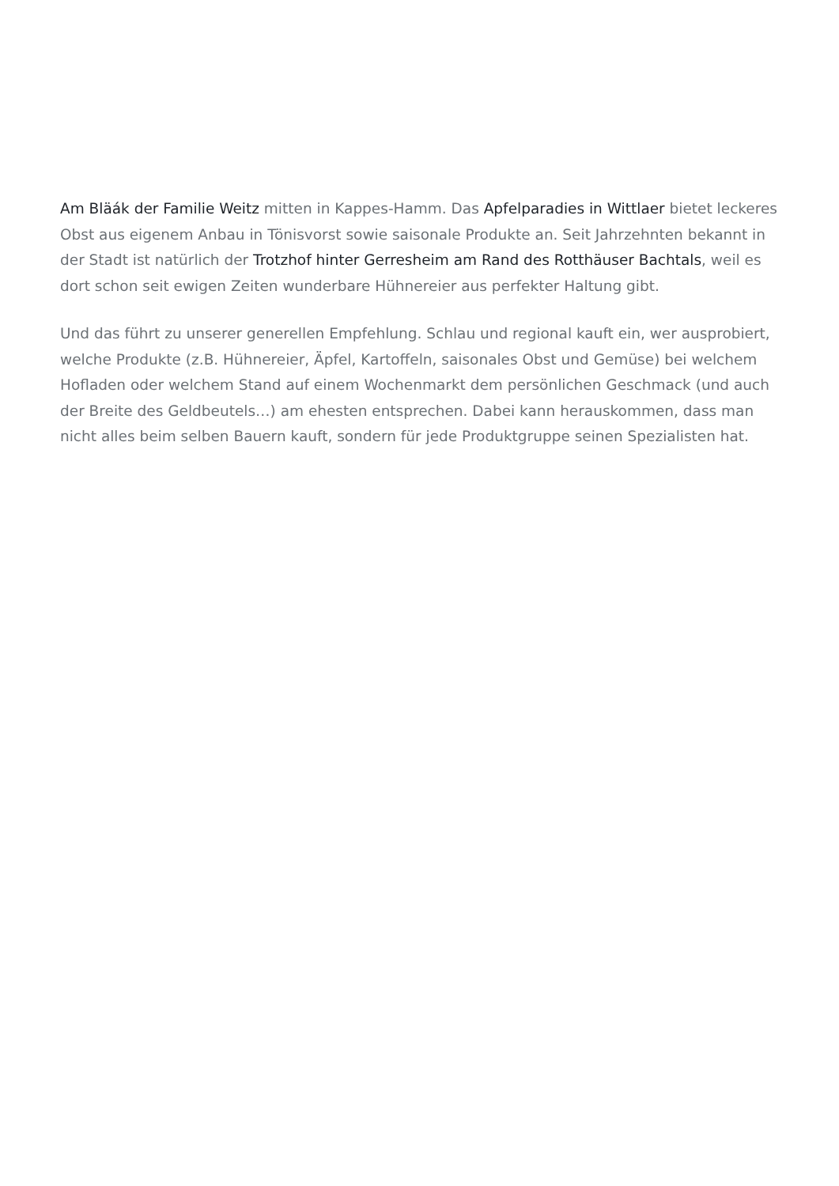Am Bläák der Familie Weitz mitten in Kappes-Hamm. Das Apfelparadies in Wittlaer bietet leckeres Obst aus eigenem Anbau in Tönisvorst sowie saisonale Produkte an. Seit Jahrzehnten bekannt in der Stadt ist natürlich der Trotzhof hinter Gerresheim am Rand des Rotthäuser Bachtals, weil es dort schon seit ewigen Zeiten wunderbare Hühnereier aus perfekter Haltung gibt.
Und das führt zu unserer generellen Empfehlung. Schlau und regional kauft ein, wer ausprobiert, welche Produkte (z.B. Hühnereier, Äpfel, Kartoffeln, saisonales Obst und Gemüse) bei welchem Hofladen oder welchem Stand auf einem Wochenmarkt dem persönlichen Geschmack (und auch der Breite des Geldbeutels…) am ehesten entsprechen. Dabei kann herauskommen, dass man nicht alles beim selben Bauern kauft, sondern für jede Produktgruppe seinen Spezialisten hat.